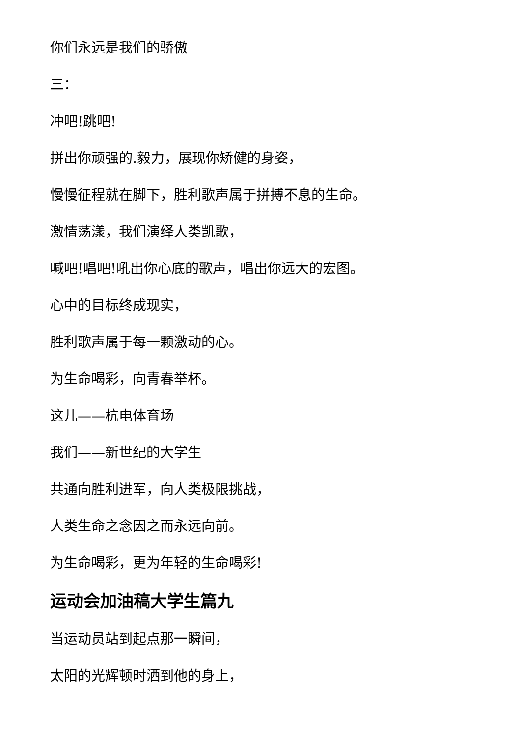你们永远是我们的骄傲
三：
冲吧!跳吧!
拼出你顽强的.毅力，展现你矫健的身姿，
慢慢征程就在脚下，胜利歌声属于拼搏不息的生命。
激情荡漾，我们演绎人类凯歌，
喊吧!唱吧!吼出你心底的歌声，唱出你远大的宏图。
心中的目标终成现实，
胜利歌声属于每一颗激动的心。
为生命喝彩，向青春举杯。
这儿——杭电体育场
我们——新世纪的大学生
共通向胜利进军，向人类极限挑战，
人类生命之念因之而永远向前。
为生命喝彩，更为年轻的生命喝彩!
运动会加油稿大学生篇九
当运动员站到起点那一瞬间，
太阳的光辉顿时洒到他的身上，